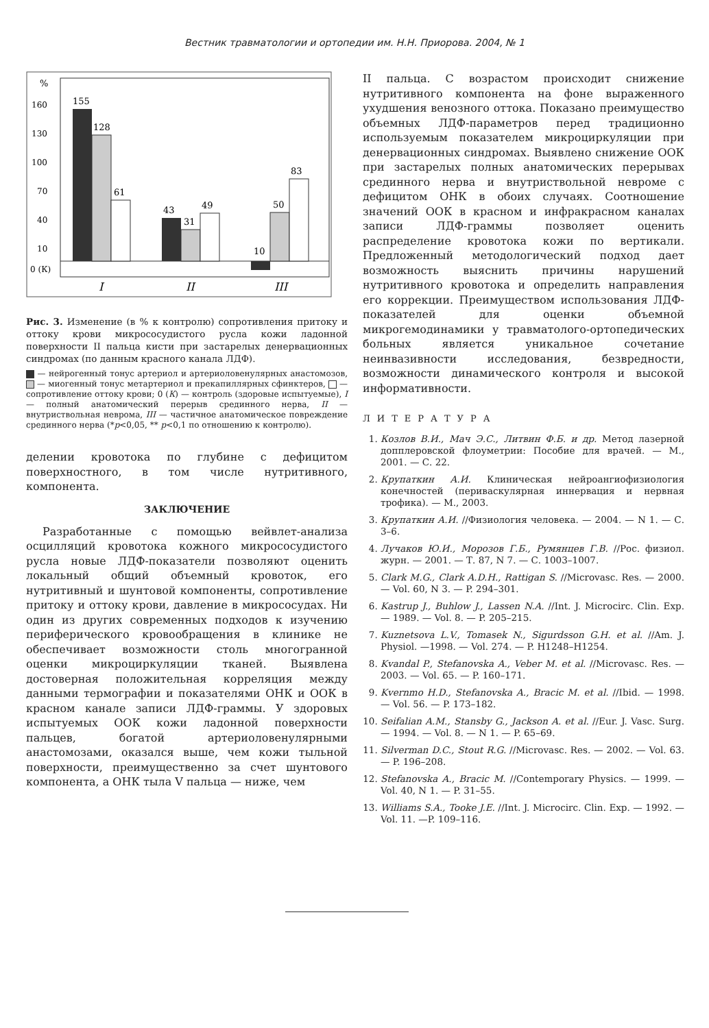Вестник травматологии и ортопедии им. Н.Н. Приорова. 2004, № 1
%
160
130
100
70
40
10
0 (К)
155
128
61
43
31
49
10
50
83
I
II
III
Рис. 3. Изменение (в % к контролю) сопротивления притоку и оттоку крови микрососудистого русла кожи ладонной поверхности II пальца кисти при застарелых денервационных синдромах (по данным красного канала ЛДФ).
— нейрогенный тонус артериол и артериоловенулярных анастомозов, — миогенный тонус метартериол и прекапиллярных сфинктеров, — сопротивление оттоку крови; 0 (К) — контроль (здоровые испытуемые), I — полный анатомический перерыв срединного нерва, II — внутриствольная неврома, III — частичное анатомическое повреждение срединного нерва (*p<0,05, ** p<0,1 по отношению к контролю).
делении кровотока по глубине с дефицитом поверхностного, в том числе нутритивного, компонента.
ЗАКЛЮЧЕНИЕ
Разработанные с помощью вейвлет-анализа осцилляций кровотока кожного микрососудистого русла новые ЛДФ-показатели позволяют оценить локальный общий объемный кровоток, его нутритивный и шунтовой компоненты, сопротивление притоку и оттоку крови, давление в микрососудах. Ни один из других современных подходов к изучению периферического кровообращения в клинике не обеспечивает возможности столь многогранной оценки микроциркуляции тканей. Выявлена достоверная положительная корреляция между данными термографии и показателями ОНК и ООК в красном канале записи ЛДФ-граммы. У здоровых испытуемых ООК кожи ладонной поверхности пальцев, богатой артериоловенулярными анастомозами, оказался выше, чем кожи тыльной поверхности, преимущественно за счет шунтового компонента, а ОНК тыла V пальца — ниже, чем
II пальца. С возрастом происходит снижение нутритивного компонента на фоне выраженного ухудшения венозного оттока. Показано преимущество объемных ЛДФ-параметров перед традиционно используемым показателем микроциркуляции при денервационных синдромах. Выявлено снижение ООК при застарелых полных анатомических перерывах срединного нерва и внутриствольной невроме с дефицитом ОНК в обоих случаях. Соотношение значений ООК в красном и инфракрасном каналах записи ЛДФ-граммы позволяет оценить распределение кровотока кожи по вертикали. Предложенный методологический подход дает возможность выяснить причины нарушений нутритивного кровотока и определить направления его коррекции. Преимуществом использования ЛДФ-показателей для оценки объемной микрогемодинамики у травматолого-ортопедических больных является уникальное сочетание неинвазивности исследования, безвредности, возможности динамического контроля и высокой информативности.
ЛИТЕРАТУРА
1. Козлов В.И., Мач Э.С., Литвин Ф.Б. и др. Метод лазерной допплеровской флоуметрии: Пособие для врачей. — М., 2001. — С. 22.
2. Крупаткин А.И. Клиническая нейроангиофизиология конечностей (периваскулярная иннервация и нервная трофика). — М., 2003.
3. Крупаткин А.И. //Физиология человека. — 2004. — N 1. — С. 3–6.
4. Лучаков Ю.И., Морозов Г.Б., Румянцев Г.В. //Рос. физиол. журн. — 2001. — Т. 87, N 7. — С. 1003–1007.
5. Clark M.G., Clark A.D.H., Rattigan S. //Microvasc. Res. — 2000. — Vol. 60, N 3. — P. 294–301.
6. Kastrup J., Buhlow J., Lassen N.A. //Int. J. Microcirc. Clin. Exp. — 1989. — Vol. 8. — P. 205–215.
7. Kuznetsova L.V., Tomasek N., Sigurdsson G.H. et al. //Am. J. Physiol. —1998. — Vol. 274. — P. H1248–H1254.
8. Kvandal P., Stefanovska A., Veber M. et al. //Microvasc. Res. — 2003. — Vol. 65. — P. 160–171.
9. Kvernmo H.D., Stefanovska A., Bracic M. et al. //Ibid. — 1998. — Vol. 56. — P. 173–182.
10. Seifalian A.M., Stansby G., Jackson A. et al. //Eur. J. Vasc. Surg. — 1994. — Vol. 8. — N 1. — P. 65–69.
11. Silverman D.C., Stout R.G. //Microvasc. Res. — 2002. — Vol. 63. — P. 196–208.
12. Stefanovska A., Bracic M. //Contemporary Physics. — 1999. — Vol. 40, N 1. — P. 31–55.
13. Williams S.A., Tooke J.E. //Int. J. Microcirc. Clin. Exp. — 1992. — Vol. 11. —P. 109–116.